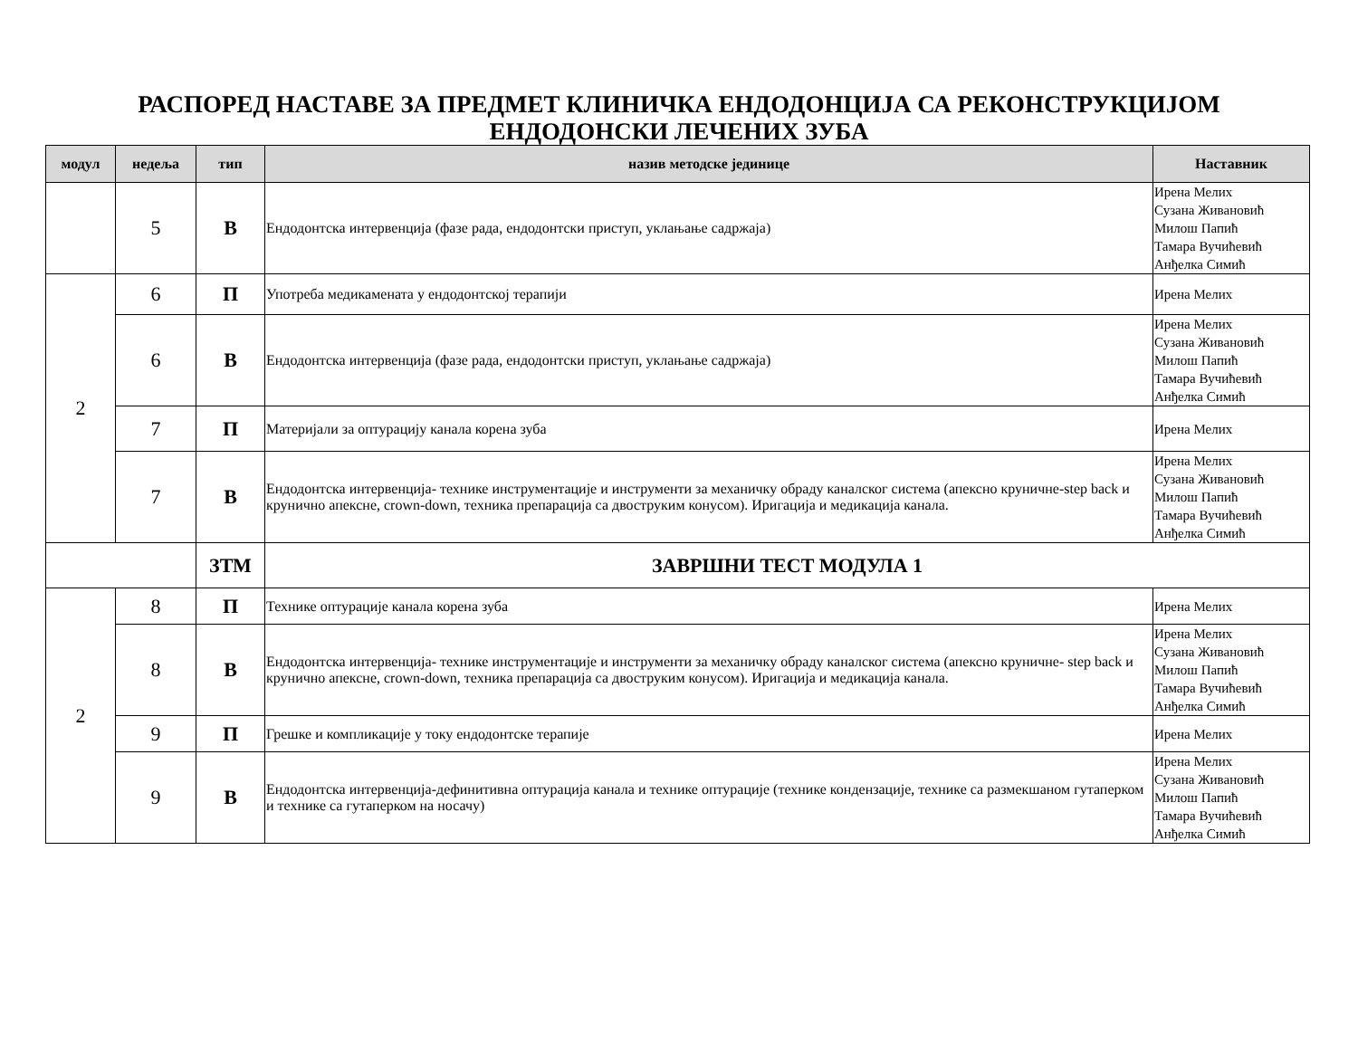РАСПОРЕД НАСТАВЕ ЗА ПРЕДМЕТ КЛИНИЧКА ЕНДОДОНЦИЈА СА РЕКОНСТРУКЦИЈОМ
ЕНДОДОНСКИ ЛЕЧЕНИХ ЗУБА
| модул | недеља | тип | назив методске јединице | Наставник |
| --- | --- | --- | --- | --- |
| | 5 | В | Ендодонтска интервенција (фазе рада, ендодонтски приступ, уклањање садржаја) | Ирена Мелих Сузана Живановић Милош Папић Тамара Вучићевић Анђелка Симић |
| 2 | 6 | П | Употреба медикамената у ендодонтској терапији | Ирена Мелих |
| | 6 | В | Ендодонтска интервенција (фазе рада, ендодонтски приступ, уклањање садржаја) | Ирена Мелих Сузана Живановић Милош Папић Тамара Вучићевић Анђелка Симић |
| | 7 | П | Материјали за оптурацију канала корена зуба | Ирена Мелих |
| | 7 | В | Ендодонтска интервенција- технике инструментације и инструменти за механичку обраду каналског система (апексно круничне-step back и крунично апексне, crown-down, техника препарација са двоструким конусом). Иригација и медикација канала. | Ирена Мелих Сузана Живановић Милош Папић Тамара Вучићевић Анђелка Симић |
| | | ЗТМ | ЗАВРШНИ ТЕСТ МОДУЛА 1 | |
| 2 | 8 | П | Технике оптурације канала корена зуба | Ирена Мелих |
| | 8 | В | Ендодонтска интервенција- технике инструментације и инструменти за механичку обраду каналског система (апексно круничне- step back и крунично апексне, crown-down, техника препарација са двоструким конусом). Иригација и медикација канала. | Ирена Мелих Сузана Живановић Милош Папић Тамара Вучићевић Анђелка Симић |
| | 9 | П | Грешке и компликације у току ендодонтске терапије | Ирена Мелих |
| | 9 | В | Ендодонтска интервенција-дефинитивна оптурација канала и технике оптурације (технике кондензације, технике са размекшаном гутаперком и технике са гутаперком на носачу) | Ирена Мелих Сузана Живановић Милош Папић Тамара Вучићевић Анђелка Симић |